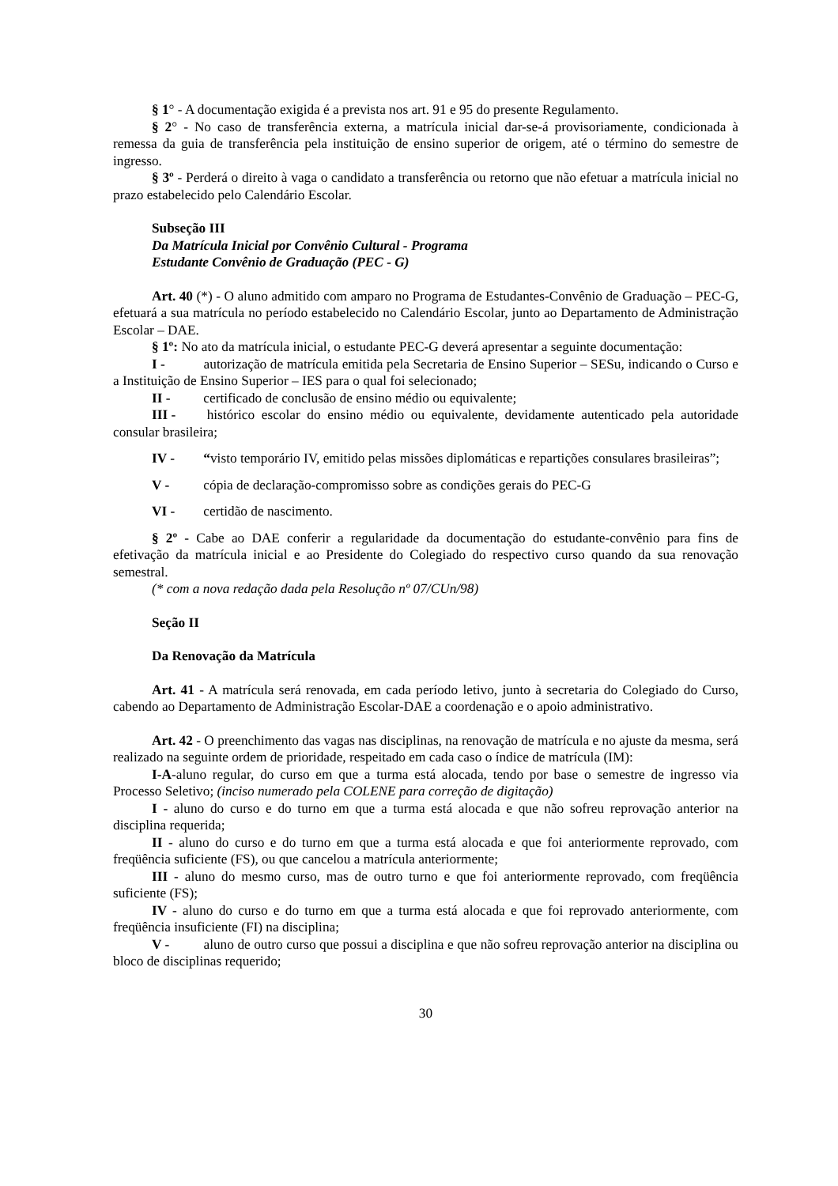§ 1° - A documentação exigida é a prevista nos art. 91 e 95 do presente Regulamento.
§ 2° - No caso de transferência externa, a matrícula inicial dar-se-á provisoriamente, condicionada à remessa da guia de transferência pela instituição de ensino superior de origem, até o término do semestre de ingresso.
§ 3º - Perderá o direito à vaga o candidato a transferência ou retorno que não efetuar a matrícula inicial no prazo estabelecido pelo Calendário Escolar.
Subseção III
Da Matrícula Inicial por Convênio Cultural - Programa
Estudante Convênio de Graduação (PEC - G)
Art. 40 (*) - O aluno admitido com amparo no Programa de Estudantes-Convênio de Graduação – PEC-G, efetuará a sua matrícula no período estabelecido no Calendário Escolar, junto ao Departamento de Administração Escolar – DAE.
§ 1º: No ato da matrícula inicial, o estudante PEC-G deverá apresentar a seguinte documentação:
I - autorização de matrícula emitida pela Secretaria de Ensino Superior – SESu, indicando o Curso e a Instituição de Ensino Superior – IES para o qual foi selecionado;
II - certificado de conclusão de ensino médio ou equivalente;
III - histórico escolar do ensino médio ou equivalente, devidamente autenticado pela autoridade consular brasileira;
IV - “visto temporário IV, emitido pelas missões diplomáticas e repartições consulares brasileiras”;
V - cópia de declaração-compromisso sobre as condições gerais do PEC-G
VI - certidão de nascimento.
§ 2º - Cabe ao DAE conferir a regularidade da documentação do estudante-convênio para fins de efetivação da matrícula inicial e ao Presidente do Colegiado do respectivo curso quando da sua renovação semestral.
(* com a nova redação dada pela Resolução nº 07/CUn/98)
Seção II
Da Renovação da Matrícula
Art. 41 - A matrícula será renovada, em cada período letivo, junto à secretaria do Colegiado do Curso, cabendo ao Departamento de Administração Escolar-DAE a coordenação e o apoio administrativo.
Art. 42 - O preenchimento das vagas nas disciplinas, na renovação de matrícula e no ajuste da mesma, será realizado na seguinte ordem de prioridade, respeitado em cada caso o índice de matrícula (IM):
I-A-aluno regular, do curso em que a turma está alocada, tendo por base o semestre de ingresso via Processo Seletivo; (inciso numerado pela COLENE para correção de digitação)
I - aluno do curso e do turno em que a turma está alocada e que não sofreu reprovação anterior na disciplina requerida;
II - aluno do curso e do turno em que a turma está alocada e que foi anteriormente reprovado, com freqüência suficiente (FS), ou que cancelou a matrícula anteriormente;
III - aluno do mesmo curso, mas de outro turno e que foi anteriormente reprovado, com freqüência suficiente (FS);
IV - aluno do curso e do turno em que a turma está alocada e que foi reprovado anteriormente, com freqüência insuficiente (FI) na disciplina;
V - aluno de outro curso que possui a disciplina e que não sofreu reprovação anterior na disciplina ou bloco de disciplinas requerido;
30